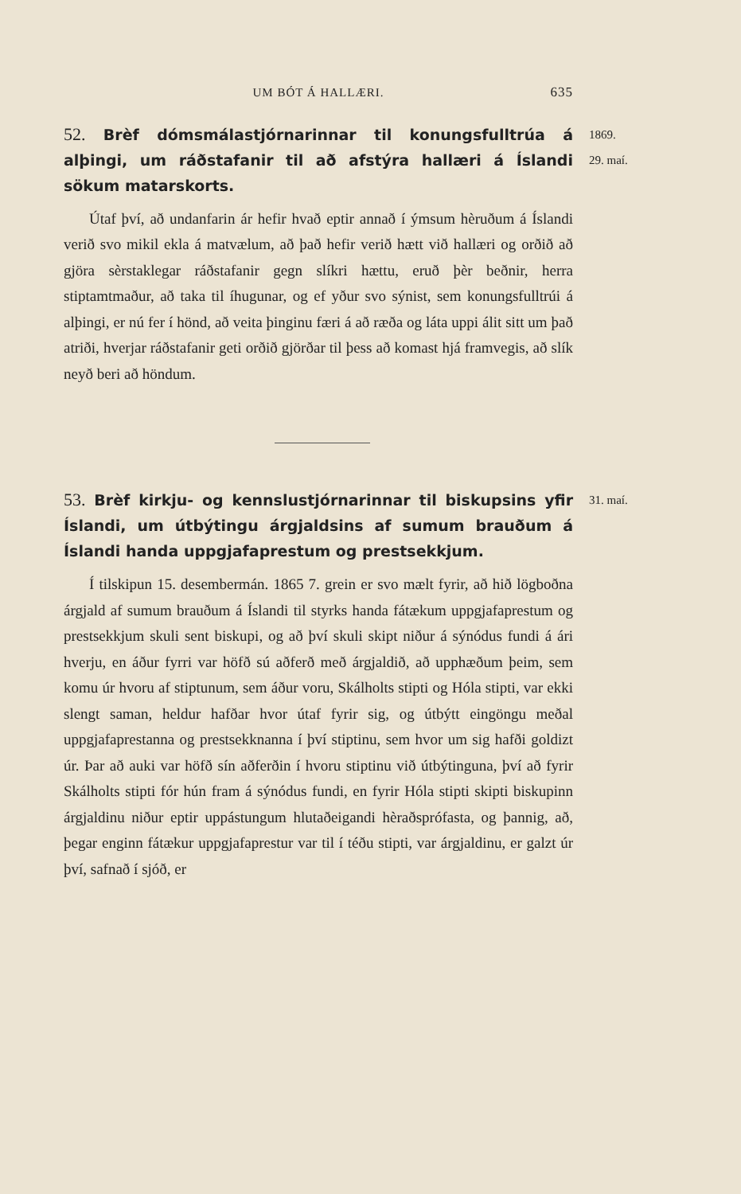UM BÓT Á HALLÆRI. 635
52. Brèf dómsmálastjórnarinnar til konungsfulltrúa á alþingi, um ráðstafanir til að afstýra hallæri á Íslandi sökum matarskorts.
Útaf því, að undanfarin ár hefir hvað eptir annað í ýmsum hèruðum á Íslandi verið svo mikil ekla á matvælum, að það hefir verið hætt við hallæri og orðið að gjöra sèrstaklegar ráðstafanir gegn slíkri hættu, eruð þèr beðnir, herra stiptamtmaður, að taka til íhugunar, og ef yður svo sýnist, sem konungsfulltrúi á alþingi, er nú fer í hönd, að veita þinginu færi á að ræða og láta uppi álit sitt um það atriði, hverjar ráðstafanir geti orðið gjörðar til þess að komast hjá framvegis, að slík neyð beri að höndum.
1869.
29. maí.
53. Brèf kirkju- og kennslustjórnarinnar til biskupsins yfir Íslandi, um útbýtingu árgjaldsins af sumum brauðum á Íslandi handa uppgjafaprestum og prestsekkjum.
Í tilskipun 15. desembermán. 1865 7. grein er svo mælt fyrir, að hið lögboðna árgjald af sumum brauðum á Íslandi til styrks handa fátækum uppgjafaprestum og prestsekkjum skuli sent biskupi, og að því skuli skipt niður á sýnódus fundi á ári hverju, en áður fyrri var höfð sú aðferð með árgjaldið, að upphæðum þeim, sem komu úr hvoru af stiptunum, sem áður voru, Skálholts stipti og Hóla stipti, var ekki slengt saman, heldur hafðar hvor útaf fyrir sig, og útbýtt eingöngu meðal uppgjafaprestanna og prestsekknanna í því stiptinu, sem hvor um sig hafði goldizt úr. Þar að auki var höfð sín aðferðin í hvoru stiptinu við útbýtinguna, því að fyrir Skálholts stipti fór hún fram á sýnódus fundi, en fyrir Hóla stipti skipti biskupinn árgjaldinu niður eptir uppástungum hlutaðeigandi hèraðsprófasta, og þannig, að, þegar enginn fátækur uppgjafaprestur var til í téðu stipti, var árgjaldinu, er galzt úr því, safnað í sjóð, er
31. maí.